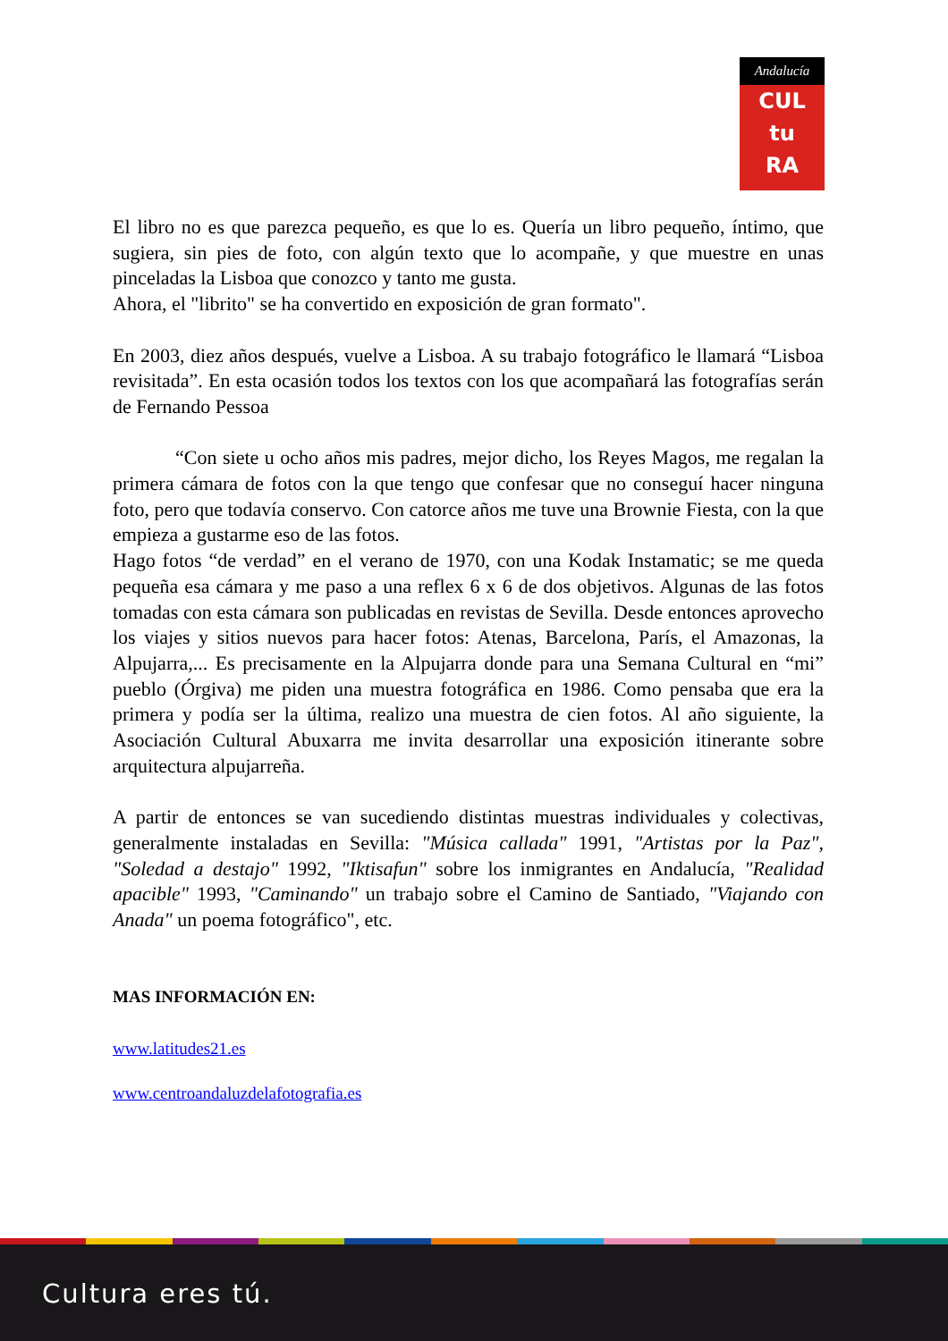Andalucía
CUL
tu
RA
El libro no es que parezca pequeño, es que lo es. Quería un libro pequeño, íntimo, que sugiera, sin pies de foto, con algún texto que lo acompañe, y que muestre en unas pinceladas la Lisboa que conozco y tanto me gusta.
Ahora, el "librito" se ha convertido en exposición de gran formato".
En 2003, diez años después, vuelve a Lisboa. A su trabajo fotográfico le llamará “Lisboa revisitada”. En esta ocasión todos los textos con los que acompañará las fotografías serán de Fernando Pessoa
“Con siete u ocho años mis padres, mejor dicho, los Reyes Magos, me regalan la primera cámara de fotos con la que tengo que confesar que no conseguí hacer ninguna foto, pero que todavía conservo. Con catorce años me tuve una Brownie Fiesta, con la que empieza a gustarme eso de las fotos.
Hago fotos “de verdad” en el verano de 1970, con una Kodak Instamatic; se me queda pequeña esa cámara y me paso a una reflex 6 x 6 de dos objetivos. Algunas de las fotos tomadas con esta cámara son publicadas en revistas de Sevilla. Desde entonces aprovecho los viajes y sitios nuevos para hacer fotos: Atenas, Barcelona, París, el Amazonas, la Alpujarra,... Es precisamente en la Alpujarra donde para una Semana Cultural en “mi” pueblo (Órgiva) me piden una muestra fotográfica en 1986. Como pensaba que era la primera y podía ser la última, realizo una muestra de cien fotos. Al año siguiente, la Asociación Cultural Abuxarra me invita desarrollar una exposición itinerante sobre arquitectura alpujarreña.
A partir de entonces se van sucediendo distintas muestras individuales y colectivas, generalmente instaladas en Sevilla: "Música callada" 1991, "Artistas por la Paz", "Soledad a destajo" 1992, "Iktisafun" sobre los inmigrantes en Andalucía, "Realidad apacible" 1993, "Caminando" un trabajo sobre el Camino de Santiado, "Viajando con Anada" un poema fotográfico", etc.
MAS INFORMACIÓN EN:
www.latitudes21.es
www.centroandaluzdelafotografia.es
Cultura eres tú.